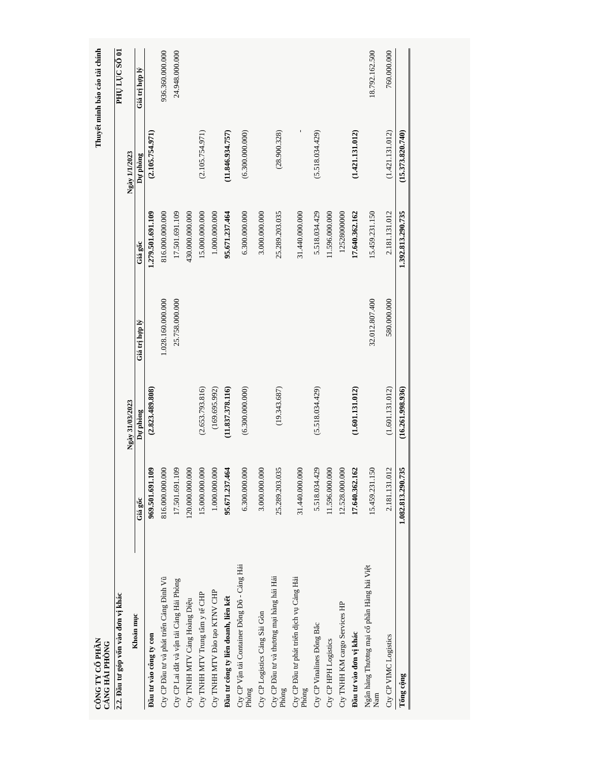CÔNG TY CỔ PHẦN
CẢNG HẢI PHÒNG
Thuyết minh báo cáo tài chính
2.2. Đầu tư góp vốn vào đơn vị khác
PHỤ LỤC SỐ 01
| Khoản mục | Ngày 31/03/2023 | | | Ngày 1/1/2023 | | |
| --- | --- | --- | --- | --- | --- | --- |
| | Giá gốc | Dự phòng | Giá trị hợp lý | Giá gốc | Dự phòng | Giá trị hợp lý |
| Đầu tư vào công ty con | 969.501.691.109 | (2.823.489.808) | | 1.279.501.691.109 | (2.105.754.971) | |
| Cty CP Đầu tư và phát triển Cảng Đình Vũ | 816.000.000.000 | | 1.028.160.000.000 | 816.000.000.000 | | 936.360.000.000 |
| Cty CP Lai dắt và vận tải Cảng Hải Phòng | 17.501.691.109 | | 25.758.000.000 | 17.501.691.109 | | 24.948.000.000 |
| Cty TNHH MTV Cảng Hoàng Diệu | 120.000.000.000 | | | 430.000.000.000 | | |
| Cty TNHH MTV Trung tâm y tế CHP | 15.000.000.000 | (2.653.793.816) | | 15.000.000.000 | (2.105.754.971) | |
| Cty TNHH MTV Đào tạo KTNV CHP | 1.000.000.000 | (169.695.992) | | 1.000.000.000 | | |
| Đầu tư công ty liên doanh, liên kết | 95.671.237.464 | (11.837.378.116) | | 95.671.237.464 | (11.846.934.757) | |
| Cty CP Vận tải Container Đông Đô - Cảng Hải Phòng | 6.300.000.000 | (6.300.000.000) | | 6.300.000.000 | (6.300.000.000) | |
| Cty CP Logistics Cảng Sài Gòn | 3.000.000.000 | | | 3.000.000.000 | | |
| Cty CP Đầu tư và thương mại hàng hải Hải Phòng | 25.289.203.035 | (19.343.687) | | 25.289.203.035 | (28.900.328) | |
| Cty CP Đầu tư phát triển dịch vụ Cảng Hải Phòng | 31.440.000.000 | | | 31.440.000.000 | - | |
| Cty CP Vinalines Đông Bắc | 5.518.034.429 | (5.518.034.429) | | 5.518.034.429 | (5.518.034.429) | |
| Cty CP HPH Logistics | 11.596.000.000 | | | 11.596.000.000 | | |
| Cty TNHH KM cargo Services HP | 12.528.000.000 | | | 12528000000 | | |
| Đầu tư vào đơn vị khác | 17.640.362.162 | (1.601.131.012) | | 17.640.362.162 | (1.421.131.012) | |
| Ngân hàng Thương mại cổ phần Hàng hải Việt Nam | 15.459.231.150 | | 32.012.807.400 | 15.459.231.150 | | 18.792.162.500 |
| Cty CP VIMC Logistics | 2.181.131.012 | (1.601.131.012) | 580.000.000 | 2.181.131.012 | (1.421.131.012) | 760.000.000 |
| Tổng cộng | 1.082.813.290.735 | (16.261.998.936) | | 1.392.813.290.735 | (15.373.820.740) | |